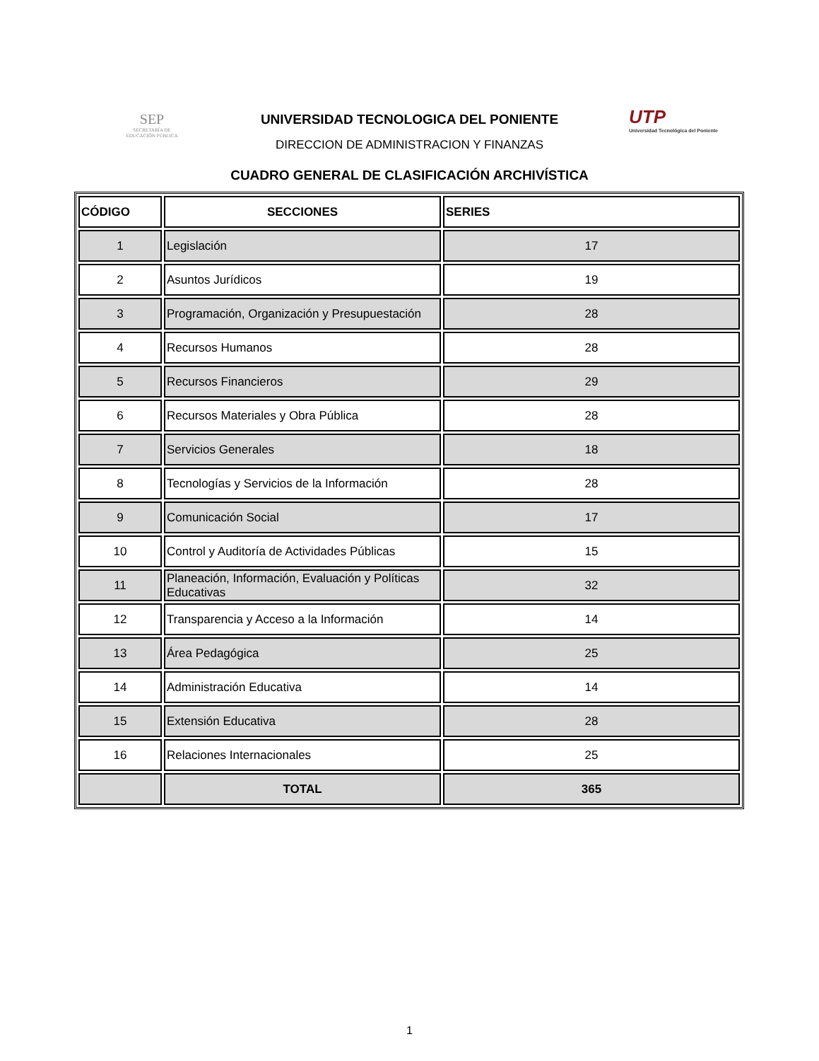SEP
SECRETARÍA DE
EDUCACIÓN PÚBLICA
UNIVERSIDAD TECNOLOGICA DEL PONIENTE
DIRECCION DE ADMINISTRACION Y FINANZAS
UTP
Universidad Tecnológica del Poniente
CUADRO GENERAL DE CLASIFICACIÓN ARCHIVÍSTICA
| CÓDIGO | SECCIONES | SERIES |
| --- | --- | --- |
| 1 | Legislación | 17 |
| 2 | Asuntos Jurídicos | 19 |
| 3 | Programación, Organización y Presupuestación | 28 |
| 4 | Recursos Humanos | 28 |
| 5 | Recursos Financieros | 29 |
| 6 | Recursos Materiales y Obra Pública | 28 |
| 7 | Servicios Generales | 18 |
| 8 | Tecnologías y Servicios de la Información | 28 |
| 9 | Comunicación Social | 17 |
| 10 | Control y Auditoría de Actividades Públicas | 15 |
| 11 | Planeación, Información, Evaluación y Políticas Educativas | 32 |
| 12 | Transparencia y Acceso a la Información | 14 |
| 13 | Área Pedagógica | 25 |
| 14 | Administración Educativa | 14 |
| 15 | Extensión Educativa | 28 |
| 16 | Relaciones Internacionales | 25 |
| | TOTAL | 365 |
1